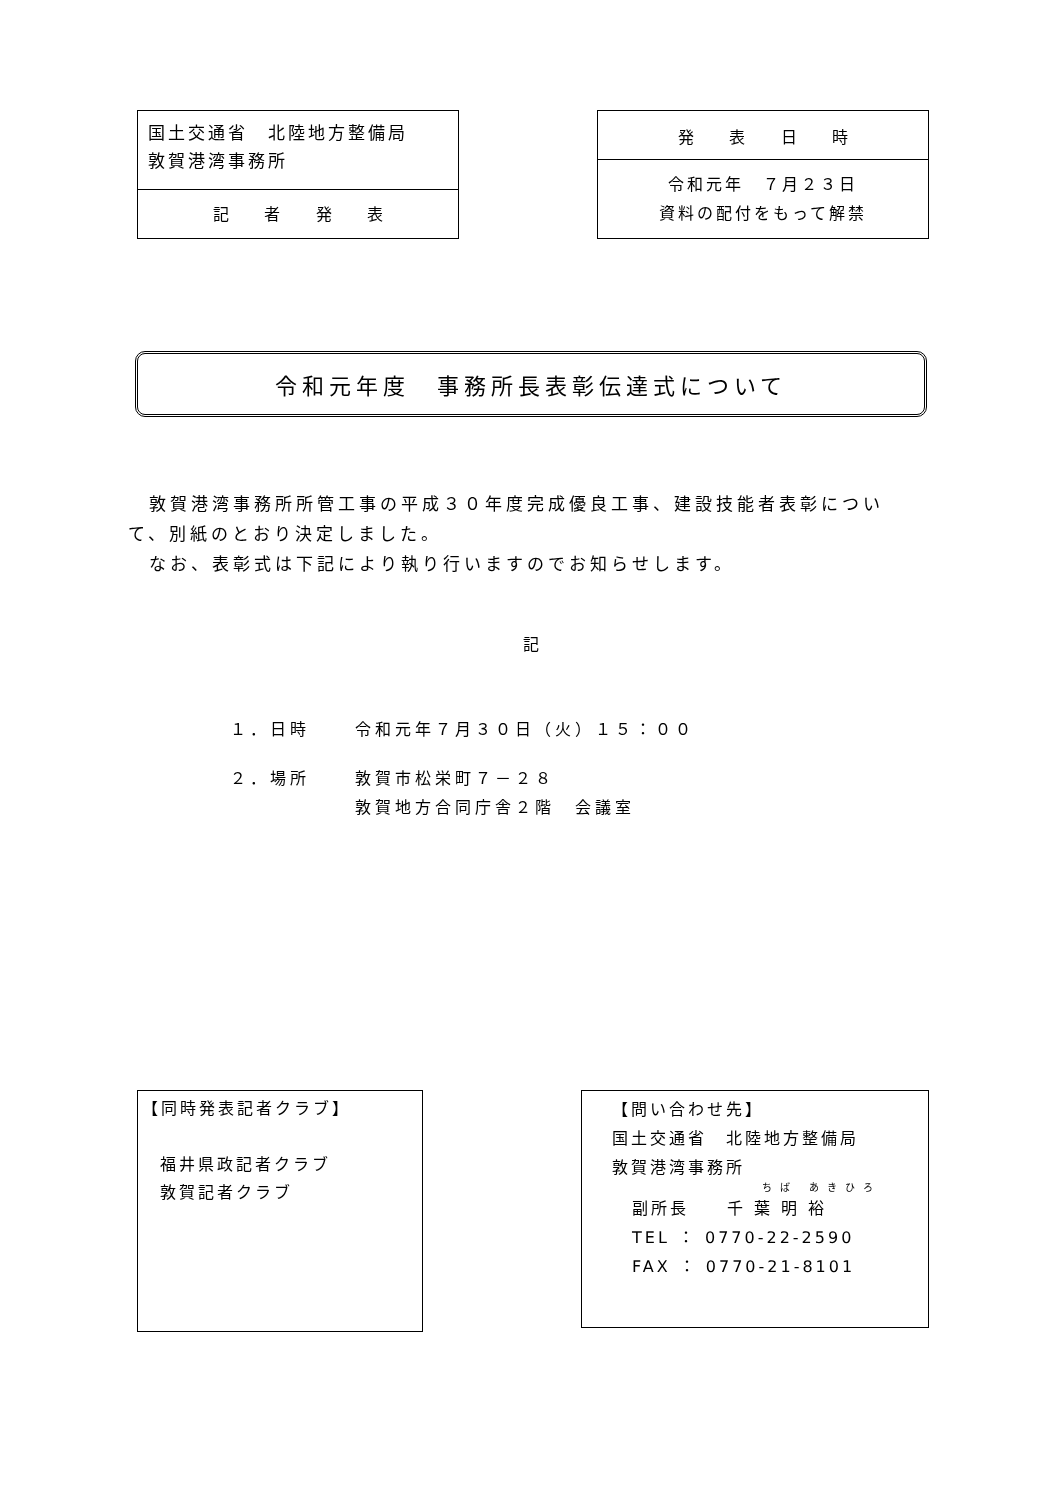国土交通省　北陸地方整備局
敦賀港湾事務所
記 者 発 表
発 表 日 時
令和元年　７月２３日
資料の配付をもって解禁
令和元年度　事務所長表彰伝達式について
　敦賀港湾事務所所管工事の平成３０年度完成優良工事、建設技能者表彰について、別紙のとおり決定しました。
　なお、表彰式は下記により執り行いますのでお知らせします。
記
１．日時 令和元年７月３０日（火）１５：００
２．場所 敦賀市松栄町７－２８
敦賀地方合同庁舎２階　会議室
【同時発表記者クラブ】
福井県政記者クラブ
敦賀記者クラブ
【問い合わせ先】
国土交通省　北陸地方整備局
敦賀港湾事務所
ちば あきひろ
副所長　　千 葉 明 裕
TEL ： 0770-22-2590
FAX ： 0770-21-8101